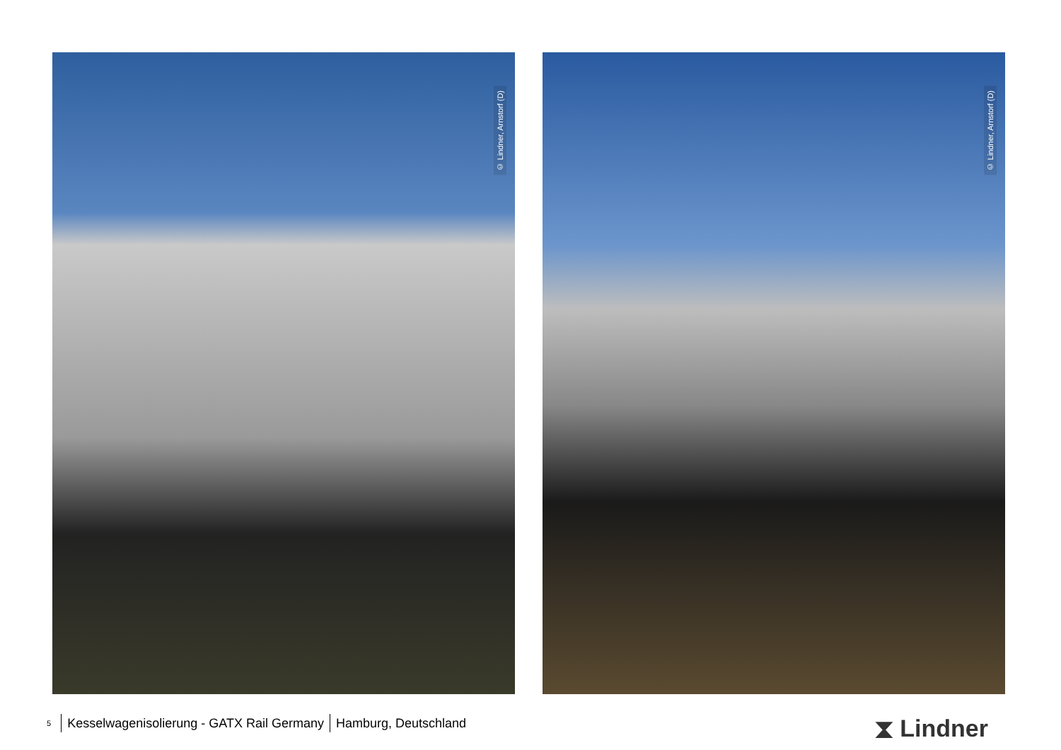© Lindner, Arnstorf (D)
© Lindner, Arnstorf (D)
<sup>5</sup> Kesselwagenisolierung - GATX Rail Germany Hamburg, Deutschland
⧗ Lindner